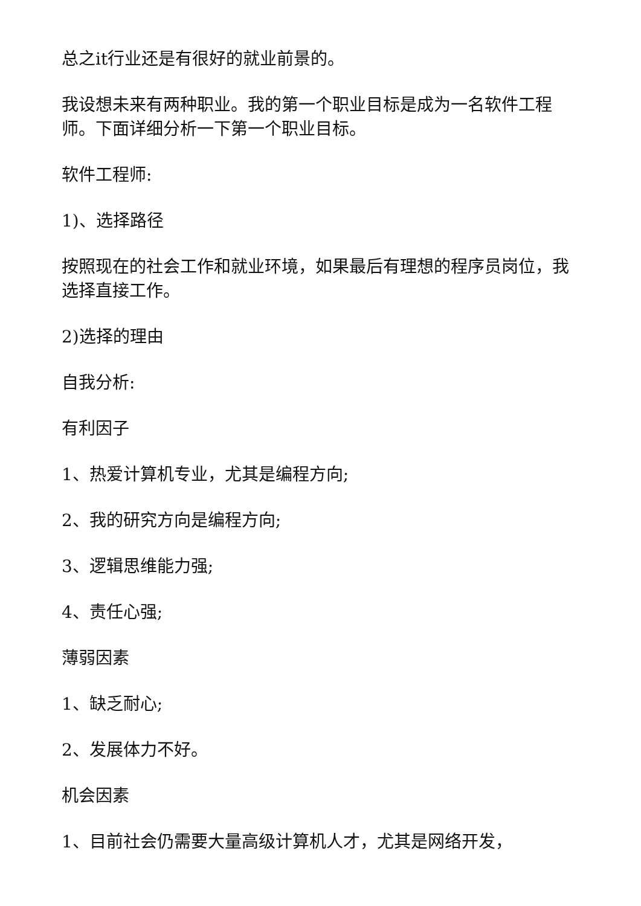总之it行业还是有很好的就业前景的。
我设想未来有两种职业。我的第一个职业目标是成为一名软件工程师。下面详细分析一下第一个职业目标。
软件工程师:
1)、选择路径
按照现在的社会工作和就业环境，如果最后有理想的程序员岗位，我选择直接工作。
2)选择的理由
自我分析:
有利因子
1、热爱计算机专业，尤其是编程方向;
2、我的研究方向是编程方向;
3、逻辑思维能力强;
4、责任心强;
薄弱因素
1、缺乏耐心;
2、发展体力不好。
机会因素
1、目前社会仍需要大量高级计算机人才，尤其是网络开发，